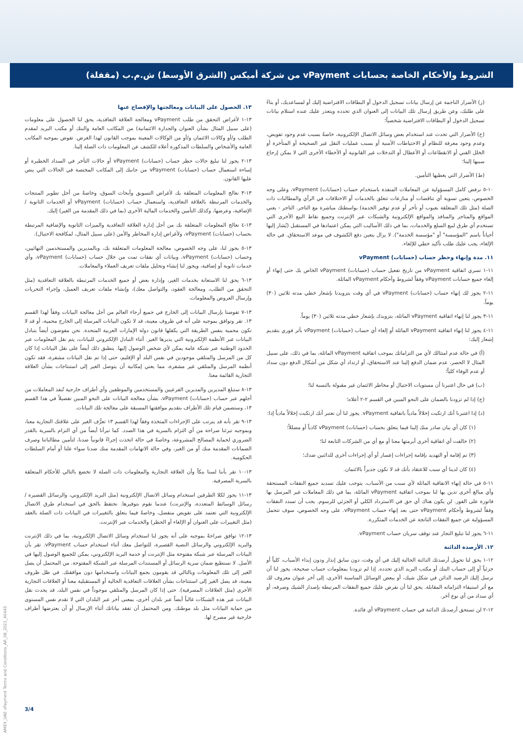الشروط والأحكام الخاصة بحسابات vPayment من شركة أميكس (الشرق الأوسط) ش.م.ب (مقفلة)
(ز) الأضرار الناجمة عن إرسال بيانات تسجيل الدخول أو البطاقات الافتراضية إليك أو لمساعديك، أو بناءً على طلبك، وعن طريق إرسال تلك البيانات إلى العنوان الذي تحدده ويتعذر عليك عنده استلام بيانات تسجيل الدخول أو البطاقات الافتراضية شخصياً؛
(ح) الأضرار التي تحدث عند استخدام بعض وسائل الاتصال الإلكترونية، خاصةً بسبب عدم وجود تفويض، وعدم وجود معرفة للنظام أو الاحتياطات الأمنية أو بسبب عمليات النقل غير الصحيحة أو المتأخرة أو الخلل الفني أو الانقطاعات أو الأعطال أو التدخلات غير القانونية أو الأخطاء الأخرى التي لا يمكن إرجاع سببها إلينا؛
(ط) الأضرار التي يغطيها التأمين.
١٠-٥ نرفض كامل المسؤولية عن المعاملات المنفذة باستخدام حساب (حسابات) vPayment، وعلى وجه الخصوص، يتعين تسوية أي تناقضات أو منازعات تتعلق بالخدمات أو الاختلافات في الرأي والمطالبات ذات الصلة (مثل تلك المتعلقة بعيوب أو تأخر أو عدم توفير الخدمة) بواسطتك مباشرة مع التاجر. التاجر - يعني المواقع والمتاجر والمنافذ والمواقع الإلكترونية والشبكات عبر الإنترنت وجميع نقاط البيع الأخرى التي تستخدم أي طرق لبيع السلع والخدمات، بما في ذلك الأساليب التي يمكن اعتمادها في المستقبل (يُشار إليها أحياناً باسم "المؤسسة" أو "مؤسسة الخدمة"). لا يزال يتعين دفع الكشوف في موعد الاستحقاق. في حالة الإلغاء، يجب عليك طلب تأكيد خطي للإلغاء.
١١. مدة وإنهاء وحظر حساب (حسابات) vPayment
١١-١ تسري اتفاقية vPayment من تاريخ تفعيل حساب (حسابات) vPayment الخاص بك حتى إنهاء أو إلغاء جميع حسابات vPayment وفقاً لشروط وأحكام vPayment الماثلة.
١١-٢ يجوز لك إنهاء حساب (حسابات) vPayment في أي وقت بتزويدنا بإشعار خطي مدته ثلاثين (٣٠) يوماً.
١١-٣ يجوز لنا إنهاء اتفاقية vPayment الماثلة، بتزويدك بإشعار خطي مدته ثلاثين (٣٠) يوماً.
١١-٤ يجوز لنا إنهاء اتفاقية vPayment الماثلة أو إلغاء أي حساب (حسابات) vPayment بأثر فوري بتقديم إشعار إليك:
(أ) في حالة عدم امتثالك لأي من التزاماتك بموجب اتفاقية vPayment الماثلة، بما في ذلك، على سبيل المثال لا الحصر، عدم ضمان الدفع إلينا عند الاستحقاق، أو ارتداد أي شكل من أشكال الدفع دون سداد أو عدم الوفاء كلياً؛
(ب) في حال اعتبرنا أن مستويات الاحتيال أو مخاطر الائتمان غير مقبولة بالنسبة لنا؛
(ج) إذا لم تزودنا بالضمان على النحو المبين في القسم ٢-٢ أعلاه؛
(د) إذا اعتبرنا أنك ارتكبت إخلالاً مادياً باتفاقية vPayment. يجوز لنا أن نعتبر أنك ارتكبت إخلالاً مادياً إذا:
(١) كان أي بيان صادر منك إلينا فيما يتعلق بحساب (حسابات) vPayment كاذباً أو مضللاً؛
(٢) خالفت أي اتفاقية أخرى أبرمتها معنا أو مع أي من الشركات التابعة لنا؛
(٣) تم إقامة أو التهديد بإقامة إجراءات إعسار أو أي إجراءات أخرى للدائنين ضدك؛
(٤) كان لدينا أي سبب للاعتقاد بأنك قد لا تكون جديراً بالائتمان.
١١-٥ في حالة إنهاء الاتفاقية الماثلة لأي سبب من الأسباب، يتوجب عليك تسديد جميع النفقات المستحقة وأي مبالغ أخرى تدين بها لنا بموجب اتفاقية vPayment الماثلة، بما في ذلك المعاملات غير المرسل بها فاتورة على الفور. لن يكون هناك أي حق في الاسترداد الكلي أو الجزئي للرسوم. يجب أن تسدد النفقات وفقاً لشروط وأحكام vPayment حتى بعد إنهاء حساب vPayment. على وجه الخصوص، سوف تتحمل المسؤولية عن جميع النفقات الناتجة عن الخدمات المتكررة.
١١-٦ يجوز لنا تبليغ التجار عند توقف سريان حساب vPayment.
١٢. الأرصدة الدائنة
١٢-١ يحق لنا تحويل أرصدتك الدائنة الحالية إليك في أي وقت، دون سابق إنذار ودون إبداء الأسباب، كلياً أو جزئياً أو إلى حساب البنك أو مكتب البريد الذي تحدده. إذا لم تزودنا بمعلومات حساب صحيحة، يجوز لنا أن نرسل إليك الرصيد الدائن في شكل شيك، أو ببعض الوسائل المناسبة الأخرى، إلى آخر عنوان معروف لك مع أثر استيفاء التزاماته المقابلة. يحق لنا أن نفرض عليك جميع النفقات المرتبطة بإصدار الشيك وصرفه، أو أي سداد من أي نوع آخر.
١٢-٢ لن تستحق أرصدتك الدائنة في حساب vPayment أي فائدة.
١٣. الحصول على البيانات ومعالجتها والإفصاح عنها
١٣-١ لأغراض التحقق من طلب vPayment ومعالجة العلاقة التعاقدية، يحق لنا الحصول على معلومات (على سبيل المثال بشأن العنوان والجدارة الائتمانية) من المكاتب العامة والبنك أو مكتب البريد لمقدم الطلب و/أو وكالات الائتمان و/أو من الوكالات المعينة بموجب القانون لهذا الغرض. تفوض بموجبه المكاتب العامة والأشخاص والسلطات المذكورة أعلاه للكشف عن المعلومات ذات الصلة إلينا.
١٣-٢ يجوز لنا تبليغ حالات حظر حساب (حسابات) vPayment أو حالات التأخر في السداد الخطيرة أو إساءة استعمال حساب (حسابات) vPayment من جانبك إلى المكاتب المختصة في الحالات التي ينص عليها القانون.
١٣-٣ نعالج المعلومات المتعلقة بك لأغراض التسويق وأبحاث السوق، وخاصةً من أجل تطوير المنتجات والخدمات المرتبطة بالعلاقة التعاقدية، واستعمال حساب (حسابات) vPayment أو الخدمات الثانوية / الإضافية، وعرضها، وكذلك التأمين والخدمات المالية الأخرى (بما في ذلك المقدمة من الغير) إليك.
١٣-٤ نعالج المعلومات المتعلقة بك من أجل إدارة العلاقة التعاقدية والميزات الثانوية والإضافية المرتبطة بحساب (حسابات) vPayment، ولأغراض إدارة المخاطر والأمن (على سبيل المثال، لمكافحة الاحتيال).
١٣-٥ يجوز لنا، على وجه الخصوص، معالجة المعلومات المتعلقة بك، وبالمديرين والمستخدمين النهائيين، وحساب (حسابات) vPayment، وبيانات أي نفقات تمت من خلال حساب (حسابات) vPayment، وأي خدمات ثانوية أو إضافية، ويجوز لنا إنشاء وتحليل ملفات تعريف العملاء والمعاملات.
١٣-٦ يحق لنا الاستعانة بخدمات الغير، وإدارة بعض أو جميع الخدمات المرتبطة بالعلاقة التعاقدية (مثل التحقق من الطلب، ومعالجة العقود، والتواصل معك)، وإنشاء ملفات تعريف العميل، وإجراء التحريات وإرسال العروض والمعلومات.
١٣-٧ تفوضنا بإرسال البيانات إلى الخارج في جميع أرجاء العالم من أجل معالجة البيانات وفقاً لهذا القسم ١٣. تقر وتوافق بموجبه على أنه في ظروف معينة، قد لا تكون البيانات المرسلة إلى الخارج محمية، أو قد لا تكون محمية بنفس الطريقة التي يكفلها قانون دولة الإمارات العربية المتحدة. نحن مفوضون أيضاً بتبادل البيانات عبر الأنظمة الإلكترونية التي يديرها الغير. أثناء التبادل الإلكتروني للبيانات، يتم نقل المعلومات عبر الحدود الوطنية عبر شبكة عامة يمكن لأي شخص الوصول إليها. ينطبق ذلك أيضاً على نقل البيانات إذا كان كل من المرسل والمتلقي موجودين في نفس البلد أو الإقليم، حتى إذا تم نقل البيانات مشفرة، فقد تكون أنظمة المرسل والمتلقي غير مشفرة، مما يعني إمكانية أن يتوصل الغير إلى استنتاجات بشأن العلاقة التجارية القائمة معنا.
١٣-٨ ستبلغ المديرين والمديرين الفرعيين والمستخدمين والموظفين وأي أطراف خارجية تُنفذ المعاملات من أجلهم عبر حساب (حسابات) vPayment، بشأن معالجة البيانات على النحو المبين تفصيلاً في هذا القسم ١٣، وستضمن قيام تلك الأطراف بتقديم موافقتها المسبقة على معالجة تلك البيانات.
١٣-٩ تقر بأنه قد يترتب على الإجراءات المتخذة وفقاً لهذا القسم ١٣ تعرُّف الغير على علاقتك التجارية معنا، وبموجبه تبرئنا صراحة من أي التزام بالسرية في هذا الصدد. كما تبرأنا أيضاً من أي التزام بالسرية بالقدر الضروري لحماية المصالح المشروعة، وخاصةً في حالة اتخذت إجراءً قانونياً ضدنا، لتأمين مطالباتنا وصرف الضمانات المقدمة منك أو من الغير، وفي حالة الاتهامات المقدمة منك ضدنا سواء علنا أو أمام السلطات الحكومية.
١٣-١٠ تقر بأننا لسنا بنكاً وأن العلاقة التجارية والمعلومات ذات الصلة لا تخضع بالتالي للأحكام المتعلقة بالسرية المصرفية.
١٣-١١ يجوز لكلا الطرفين استخدام وسائل الاتصال الإلكترونية (مثل البريد الإلكتروني، والرسائل القصيرة / رسائل الوسائط المتعددة، والإنترنت) عندما نقوم بتوفيرها. نحتفظ بالحق في استخدام طرق الاتصال الإلكترونية التي تعتمد على تفويض منفصل، وخاصةً فيما يتعلق بالتغييرات في البيانات ذات الصلة بالعقد (مثل التغييرات على العنوان أو الإلغاء أو الحظر) والخدمات عبر الإنترنت.
١٣-١٢ توافق صراحةً بموجبه على أنه يجوز لنا استخدام وسائل الاتصال الإلكترونية، بما في ذلك الإنترنت والبريد الإلكتروني والرسائل النصية القصيرة، للتواصل معك أثناء استخدام حساب vPayment. تقر بأن البيانات المرسلة عبر شبكة مفتوحة مثل الإنترنت أو خدمة البريد الإلكتروني، يمكن للجميع الوصول إليها في الأصل. لا نستطيع ضمان سرية الرسائل أو المستندات المرسلة عبر الشبكة المفتوحة. من المحتمل أن يصل الغير إلى تلك المعلومات وبالتالي قد يقومون بجمع البيانات واستخدامها دون موافقتك. في ظل ظروف معينة، قد يصل الغير إلى استنتاجات بشأن العلاقات التعاقدية الحالية أو المستقبلية معنا أو العلاقات التجارية الأخرى (مثل العلاقات المصرفية). حتى إذا كان المرسل والمتلقي موجوداً في نفس البلد، قد يحدث نقل البيانات عبر هذه الشبكات غالباً أيضاً عبر بلدان أخرى، بمعنى أخر عبر البلدان التي لا تقدم نفس المستوى من حماية البيانات مثل بلد موطنك. ومن المحتمل أن تفقد بياناتك أثناء الإرسال أو أن يعترضها أطراف خارجية غير مصرح لها.
3/4
40445_AMEX_UAE vPayment Terms and Conditions_AR_08_2021